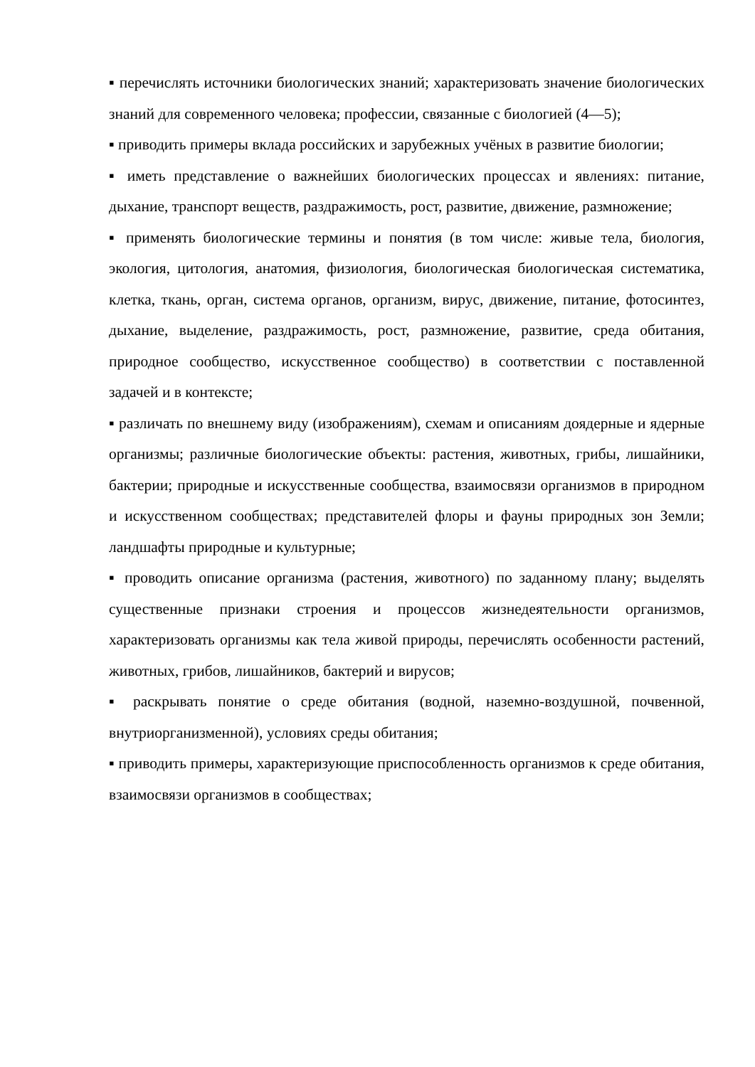▪ перечислять источники биологических знаний; характеризовать значение биологических знаний для современного человека; профессии, связанные с биологией (4—5);
▪ приводить примеры вклада российских и зарубежных учёных в развитие биологии;
▪ иметь представление о важнейших биологических процессах и явлениях: питание, дыхание, транспорт веществ, раздражимость, рост, развитие, движение, размножение;
▪ применять биологические термины и понятия (в том числе: живые тела, биология, экология, цитология, анатомия, физиология, биологическая биологическая систематика, клетка, ткань, орган, система органов, организм, вирус, движение, питание, фотосинтез, дыхание, выделение, раздражимость, рост, размножение, развитие, среда обитания, природное сообщество, искусственное сообщество) в соответствии с поставленной задачей и в контексте;
▪ различать по внешнему виду (изображениям), схемам и описаниям доядерные и ядерные организмы; различные биологические объекты: растения, животных, грибы, лишайники, бактерии; природные и искусственные сообщества, взаимосвязи организмов в природном и искусственном сообществах; представителей флоры и фауны природных зон Земли; ландшафты природные и культурные;
▪ проводить описание организма (растения, животного) по заданному плану; выделять существенные признаки строения и процессов жизнедеятельности организмов, характеризовать организмы как тела живой природы, перечислять особенности растений, животных, грибов, лишайников, бактерий и вирусов;
▪ раскрывать понятие о среде обитания (водной, наземно-воздушной, почвенной, внутриорганизменной), условиях среды обитания;
▪ приводить примеры, характеризующие приспособленность организмов к среде обитания, взаимосвязи организмов в сообществах;